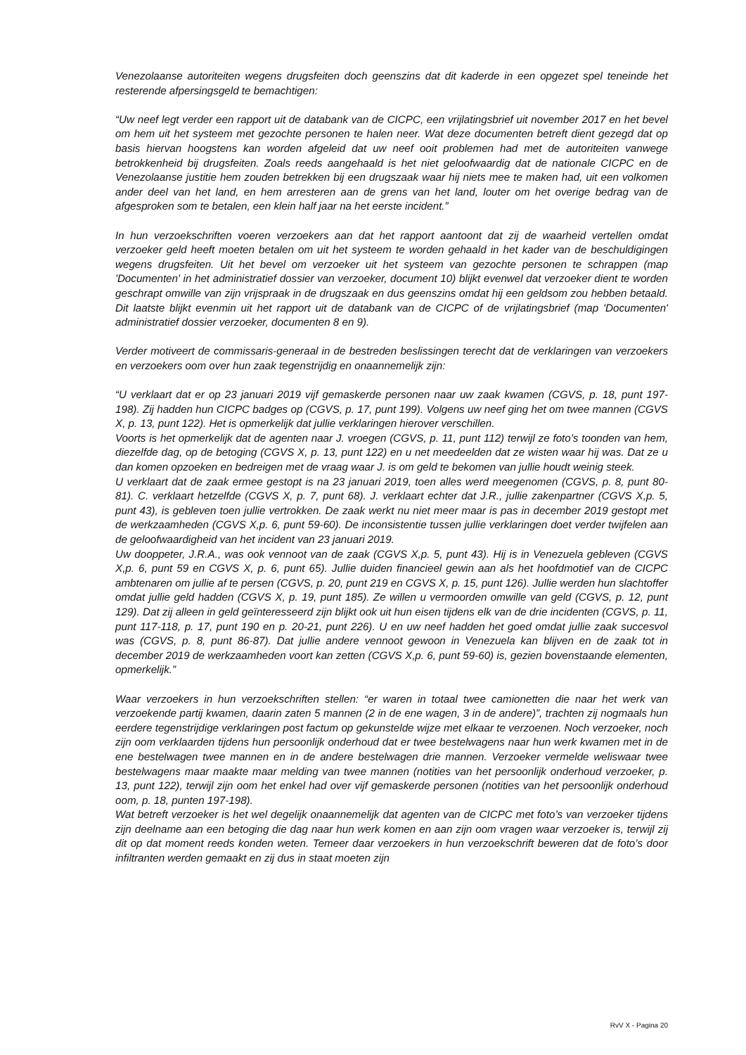Venezolaanse autoriteiten wegens drugsfeiten doch geenszins dat dit kaderde in een opgezet spel teneinde het resterende afpersingsgeld te bemachtigen:
“Uw neef legt verder een rapport uit de databank van de CICPC, een vrijlatingsbrief uit november 2017 en het bevel om hem uit het systeem met gezochte personen te halen neer. Wat deze documenten betreft dient gezegd dat op basis hiervan hoogstens kan worden afgeleid dat uw neef ooit problemen had met de autoriteiten vanwege betrokkenheid bij drugsfeiten. Zoals reeds aangehaald is het niet geloofwaardig dat de nationale CICPC en de Venezolaanse justitie hem zouden betrekken bij een drugszaak waar hij niets mee te maken had, uit een volkomen ander deel van het land, en hem arresteren aan de grens van het land, louter om het overige bedrag van de afgesproken som te betalen, een klein half jaar na het eerste incident.”
In hun verzoekschriften voeren verzoekers aan dat het rapport aantoont dat zij de waarheid vertellen omdat verzoeker geld heeft moeten betalen om uit het systeem te worden gehaald in het kader van de beschuldigingen wegens drugsfeiten. Uit het bevel om verzoeker uit het systeem van gezochte personen te schrappen (map 'Documenten' in het administratief dossier van verzoeker, document 10) blijkt evenwel dat verzoeker dient te worden geschrapt omwille van zijn vrijspraak in de drugszaak en dus geenszins omdat hij een geldsom zou hebben betaald. Dit laatste blijkt evenmin uit het rapport uit de databank van de CICPC of de vrijlatingsbrief (map 'Documenten' administratief dossier verzoeker, documenten 8 en 9).
Verder motiveert de commissaris-generaal in de bestreden beslissingen terecht dat de verklaringen van verzoekers en verzoekers oom over hun zaak tegenstrijdig en onaannemelijk zijn:
“U verklaart dat er op 23 januari 2019 vijf gemaskerde personen naar uw zaak kwamen (CGVS, p. 18, punt 197-198). Zij hadden hun CICPC badges op (CGVS, p. 17, punt 199). Volgens uw neef ging het om twee mannen (CGVS X, p. 13, punt 122). Het is opmerkelijk dat jullie verklaringen hierover verschillen.
Voorts is het opmerkelijk dat de agenten naar J. vroegen (CGVS, p. 11, punt 112) terwijl ze foto’s toonden van hem, diezelfde dag, op de betoging (CGVS X, p. 13, punt 122) en u net meedeelden dat ze wisten waar hij was. Dat ze u dan komen opzoeken en bedreigen met de vraag waar J. is om geld te bekomen van jullie houdt weinig steek.
U verklaart dat de zaak ermee gestopt is na 23 januari 2019, toen alles werd meegenomen (CGVS, p. 8, punt 80-81). C. verklaart hetzelfde (CGVS X, p. 7, punt 68). J. verklaart echter dat J.R., jullie zakenpartner (CGVS X,p. 5, punt 43), is gebleven toen jullie vertrokken. De zaak werkt nu niet meer maar is pas in december 2019 gestopt met de werkzaamheden (CGVS X,p. 6, punt 59-60). De inconsistentie tussen jullie verklaringen doet verder twijfelen aan de geloofwaardigheid van het incident van 23 januari 2019.
Uw dooppeter, J.R.A., was ook vennoot van de zaak (CGVS X,p. 5, punt 43). Hij is in Venezuela gebleven (CGVS X,p. 6, punt 59 en CGVS X, p. 6, punt 65). Jullie duiden financieel gewin aan als het hoofdmotief van de CICPC ambtenaren om jullie af te persen (CGVS, p. 20, punt 219 en CGVS X, p. 15, punt 126). Jullie werden hun slachtoffer omdat jullie geld hadden (CGVS X, p. 19, punt 185). Ze willen u vermoorden omwille van geld (CGVS, p. 12, punt 129). Dat zij alleen in geld geïnteresseerd zijn blijkt ook uit hun eisen tijdens elk van de drie incidenten (CGVS, p. 11, punt 117-118, p. 17, punt 190 en p. 20-21, punt 226). U en uw neef hadden het goed omdat jullie zaak succesvol was (CGVS, p. 8, punt 86-87). Dat jullie andere vennoot gewoon in Venezuela kan blijven en de zaak tot in december 2019 de werkzaamheden voort kan zetten (CGVS X,p. 6, punt 59-60) is, gezien bovenstaande elementen, opmerkelijk.”
Waar verzoekers in hun verzoekschriften stellen: “er waren in totaal twee camionetten die naar het werk van verzoekende partij kwamen, daarin zaten 5 mannen (2 in de ene wagen, 3 in de andere)”, trachten zij nogmaals hun eerdere tegenstrijdige verklaringen post factum op gekunstelde wijze met elkaar te verzoenen. Noch verzoeker, noch zijn oom verklaarden tijdens hun persoonlijk onderhoud dat er twee bestelwagens naar hun werk kwamen met in de ene bestelwagen twee mannen en in de andere bestelwagen drie mannen. Verzoeker vermelde weliswaar twee bestelwagens maar maakte maar melding van twee mannen (notities van het persoonlijk onderhoud verzoeker, p. 13, punt 122), terwijl zijn oom het enkel had over vijf gemaskerde personen (notities van het persoonlijk onderhoud oom, p. 18, punten 197-198).
Wat betreft verzoeker is het wel degelijk onaannemelijk dat agenten van de CICPC met foto’s van verzoeker tijdens zijn deelname aan een betoging die dag naar hun werk komen en aan zijn oom vragen waar verzoeker is, terwijl zij dit op dat moment reeds konden weten. Temeer daar verzoekers in hun verzoekschrift beweren dat de foto’s door infiltranten werden gemaakt en zij dus in staat moeten zijn
RvV X - Pagina 20